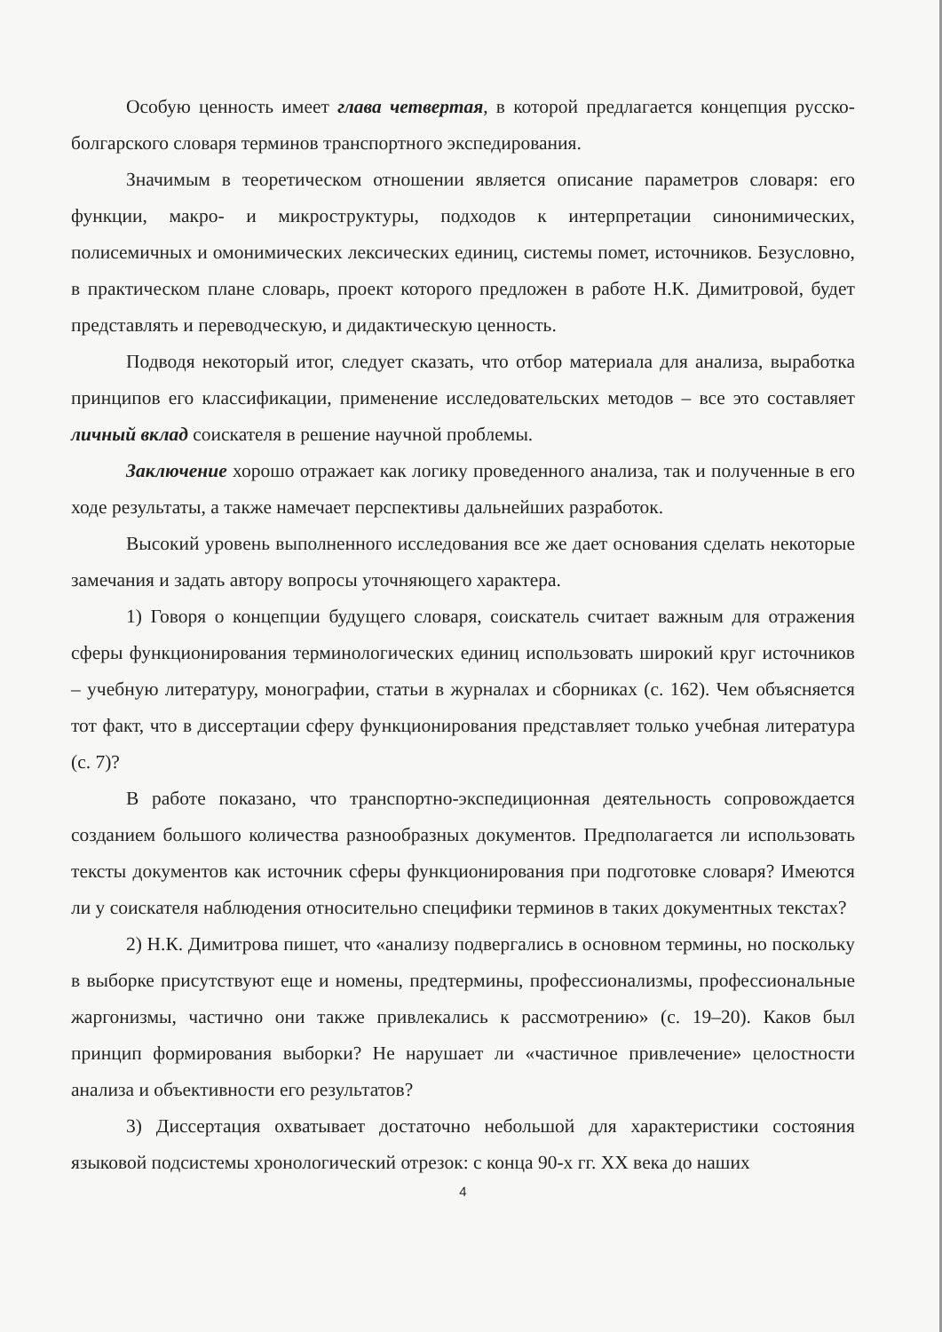Особую ценность имеет глава четвертая, в которой предлагается концепция русско-болгарского словаря терминов транспортного экспедирования.
Значимым в теоретическом отношении является описание параметров словаря: его функции, макро- и микроструктуры, подходов к интерпретации синонимических, полисемичных и омонимических лексических единиц, системы помет, источников. Безусловно, в практическом плане словарь, проект которого предложен в работе Н.К. Димитровой, будет представлять и переводческую, и дидактическую ценность.
Подводя некоторый итог, следует сказать, что отбор материала для анализа, выработка принципов его классификации, применение исследовательских методов – все это составляет личный вклад соискателя в решение научной проблемы.
Заключение хорошо отражает как логику проведенного анализа, так и полученные в его ходе результаты, а также намечает перспективы дальнейших разработок.
Высокий уровень выполненного исследования все же дает основания сделать некоторые замечания и задать автору вопросы уточняющего характера.
1) Говоря о концепции будущего словаря, соискатель считает важным для отражения сферы функционирования терминологических единиц использовать широкий круг источников – учебную литературу, монографии, статьи в журналах и сборниках (с. 162). Чем объясняется тот факт, что в диссертации сферу функционирования представляет только учебная литература (с. 7)?
В работе показано, что транспортно-экспедиционная деятельность сопровождается созданием большого количества разнообразных документов. Предполагается ли использовать тексты документов как источник сферы функционирования при подготовке словаря? Имеются ли у соискателя наблюдения относительно специфики терминов в таких документных текстах?
2) Н.К. Димитрова пишет, что «анализу подвергались в основном термины, но поскольку в выборке присутствуют еще и номены, предтермины, профессионализмы, профессиональные жаргонизмы, частично они также привлекались к рассмотрению» (с. 19–20). Каков был принцип формирования выборки? Не нарушает ли «частичное привлечение» целостности анализа и объективности его результатов?
3) Диссертация охватывает достаточно небольшой для характеристики состояния языковой подсистемы хронологический отрезок: с конца 90-х гг. XX века до наших
4